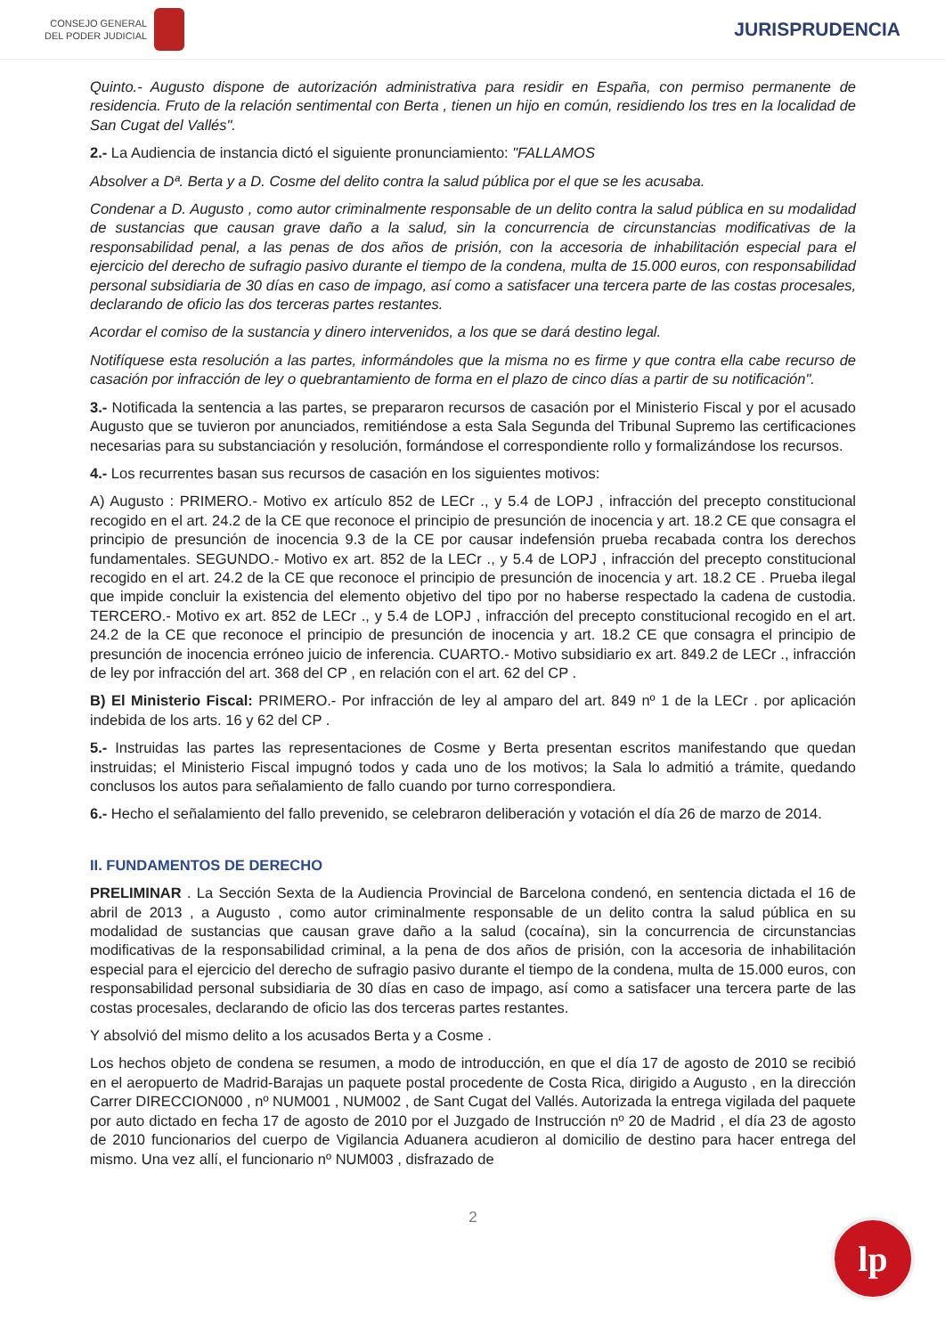CONSEJO GENERAL
DEL PODER JUDICIAL
JURISPRUDENCIA
Quinto.- Augusto dispone de autorización administrativa para residir en España, con permiso permanente de residencia. Fruto de la relación sentimental con Berta , tienen un hijo en común, residiendo los tres en la localidad de San Cugat del Vallés".
2.- La Audiencia de instancia dictó el siguiente pronunciamiento: "FALLAMOS
Absolver a Dª. Berta y a D. Cosme del delito contra la salud pública por el que se les acusaba.
Condenar a D. Augusto , como autor criminalmente responsable de un delito contra la salud pública en su modalidad de sustancias que causan grave daño a la salud, sin la concurrencia de circunstancias modificativas de la responsabilidad penal, a las penas de dos años de prisión, con la accesoria de inhabilitación especial para el ejercicio del derecho de sufragio pasivo durante el tiempo de la condena, multa de 15.000 euros, con responsabilidad personal subsidiaria de 30 días en caso de impago, así como a satisfacer una tercera parte de las costas procesales, declarando de oficio las dos terceras partes restantes.
Acordar el comiso de la sustancia y dinero intervenidos, a los que se dará destino legal.
Notifíquese esta resolución a las partes, informándoles que la misma no es firme y que contra ella cabe recurso de casación por infracción de ley o quebrantamiento de forma en el plazo de cinco días a partir de su notificación".
3.- Notificada la sentencia a las partes, se prepararon recursos de casación por el Ministerio Fiscal y por el acusado Augusto que se tuvieron por anunciados, remitiéndose a esta Sala Segunda del Tribunal Supremo las certificaciones necesarias para su substanciación y resolución, formándose el correspondiente rollo y formalizándose los recursos.
4.- Los recurrentes basan sus recursos de casación en los siguientes motivos:
A) Augusto : PRIMERO.- Motivo ex artículo 852 de LECr ., y 5.4 de LOPJ , infracción del precepto constitucional recogido en el art. 24.2 de la CE que reconoce el principio de presunción de inocencia y art. 18.2 CE que consagra el principio de presunción de inocencia 9.3 de la CE por causar indefensión prueba recabada contra los derechos fundamentales. SEGUNDO.- Motivo ex art. 852 de la LECr ., y 5.4 de LOPJ , infracción del precepto constitucional recogido en el art. 24.2 de la CE que reconoce el principio de presunción de inocencia y art. 18.2 CE . Prueba ilegal que impide concluir la existencia del elemento objetivo del tipo por no haberse respectado la cadena de custodia. TERCERO.- Motivo ex art. 852 de LECr ., y 5.4 de LOPJ , infracción del precepto constitucional recogido en el art. 24.2 de la CE que reconoce el principio de presunción de inocencia y art. 18.2 CE que consagra el principio de presunción de inocencia erróneo juicio de inferencia. CUARTO.- Motivo subsidiario ex art. 849.2 de LECr ., infracción de ley por infracción del art. 368 del CP , en relación con el art. 62 del CP .
B) El Ministerio Fiscal: PRIMERO.- Por infracción de ley al amparo del art. 849 nº 1 de la LECr . por aplicación indebida de los arts. 16 y 62 del CP .
5.- Instruidas las partes las representaciones de Cosme y Berta presentan escritos manifestando que quedan instruidas; el Ministerio Fiscal impugnó todos y cada uno de los motivos; la Sala lo admitió a trámite, quedando conclusos los autos para señalamiento de fallo cuando por turno correspondiera.
6.- Hecho el señalamiento del fallo prevenido, se celebraron deliberación y votación el día 26 de marzo de 2014.
II. FUNDAMENTOS DE DERECHO
PRELIMINAR . La Sección Sexta de la Audiencia Provincial de Barcelona condenó, en sentencia dictada el 16 de abril de 2013 , a Augusto , como autor criminalmente responsable de un delito contra la salud pública en su modalidad de sustancias que causan grave daño a la salud (cocaína), sin la concurrencia de circunstancias modificativas de la responsabilidad criminal, a la pena de dos años de prisión, con la accesoria de inhabilitación especial para el ejercicio del derecho de sufragio pasivo durante el tiempo de la condena, multa de 15.000 euros, con responsabilidad personal subsidiaria de 30 días en caso de impago, así como a satisfacer una tercera parte de las costas procesales, declarando de oficio las dos terceras partes restantes.
Y absolvió del mismo delito a los acusados Berta y a Cosme .
Los hechos objeto de condena se resumen, a modo de introducción, en que el día 17 de agosto de 2010 se recibió en el aeropuerto de Madrid-Barajas un paquete postal procedente de Costa Rica, dirigido a Augusto , en la dirección Carrer DIRECCION000 , nº NUM001 , NUM002 , de Sant Cugat del Vallés. Autorizada la entrega vigilada del paquete por auto dictado en fecha 17 de agosto de 2010 por el Juzgado de Instrucción nº 20 de Madrid , el día 23 de agosto de 2010 funcionarios del cuerpo de Vigilancia Aduanera acudieron al domicilio de destino para hacer entrega del mismo. Una vez allí, el funcionario nº NUM003 , disfrazado de
2
lp